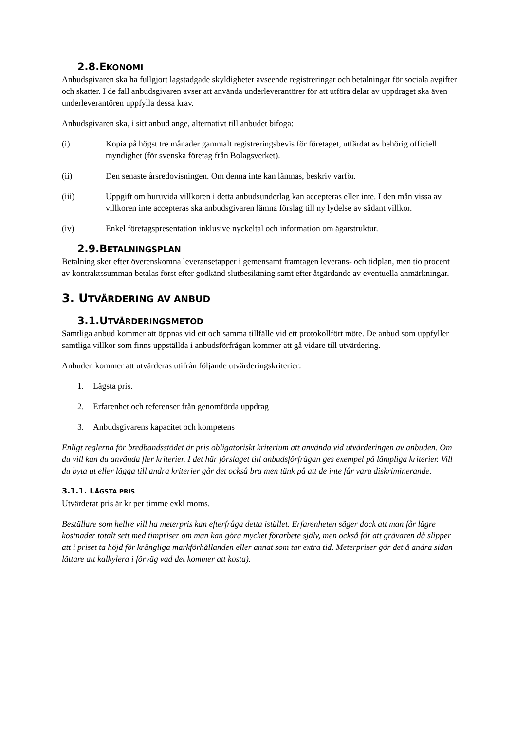2.8.EKONOMI
Anbudsgivaren ska ha fullgjort lagstadgade skyldigheter avseende registreringar och betalningar för sociala avgifter och skatter. I de fall anbudsgivaren avser att använda underleverantörer för att utföra delar av uppdraget ska även underleverantören uppfylla dessa krav.
Anbudsgivaren ska, i sitt anbud ange, alternativt till anbudet bifoga:
(i) Kopia på högst tre månader gammalt registreringsbevis för företaget, utfärdat av behörig officiell myndighet (för svenska företag från Bolagsverket).
(ii) Den senaste årsredovisningen. Om denna inte kan lämnas, beskriv varför.
(iii) Uppgift om huruvida villkoren i detta anbudsunderlag kan accepteras eller inte. I den mån vissa av villkoren inte accepteras ska anbudsgivaren lämna förslag till ny lydelse av sådant villkor.
(iv) Enkel företagspresentation inklusive nyckeltal och information om ägarstruktur.
2.9.BETALNINGSPLAN
Betalning sker efter överenskomna leveransetapper i gemensamt framtagen leverans- och tidplan, men tio procent av kontraktssumman betalas först efter godkänd slutbesiktning samt efter åtgärdande av eventuella anmärkningar.
3. UTVÄRDERING AV ANBUD
3.1.UTVÄRDERINGSMETOD
Samtliga anbud kommer att öppnas vid ett och samma tillfälle vid ett protokollfört möte. De anbud som uppfyller samtliga villkor som finns uppställda i anbudsförfrågan kommer att gå vidare till utvärdering.
Anbuden kommer att utvärderas utifrån följande utvärderingskriterier:
1. Lägsta pris.
2. Erfarenhet och referenser från genomförda uppdrag
3. Anbudsgivarens kapacitet och kompetens
Enligt reglerna för bredbandsstödet är pris obligatoriskt kriterium att använda vid utvärderingen av anbuden. Om du vill kan du använda fler kriterier. I det här förslaget till anbudsförfrågan ges exempel på lämpliga kriterier. Vill du byta ut eller lägga till andra kriterier går det också bra men tänk på att de inte får vara diskriminerande.
3.1.1. LÄGSTA PRIS
Utvärderat pris är kr per timme exkl moms.
Beställare som hellre vill ha meterpris kan efterfråga detta istället. Erfarenheten säger dock att man får lägre kostnader totalt sett med timpriser om man kan göra mycket förarbete själv, men också för att grävaren då slipper att i priset ta höjd för krångliga markförhållanden eller annat som tar extra tid. Meterpriser gör det å andra sidan lättare att kalkylera i förväg vad det kommer att kosta).